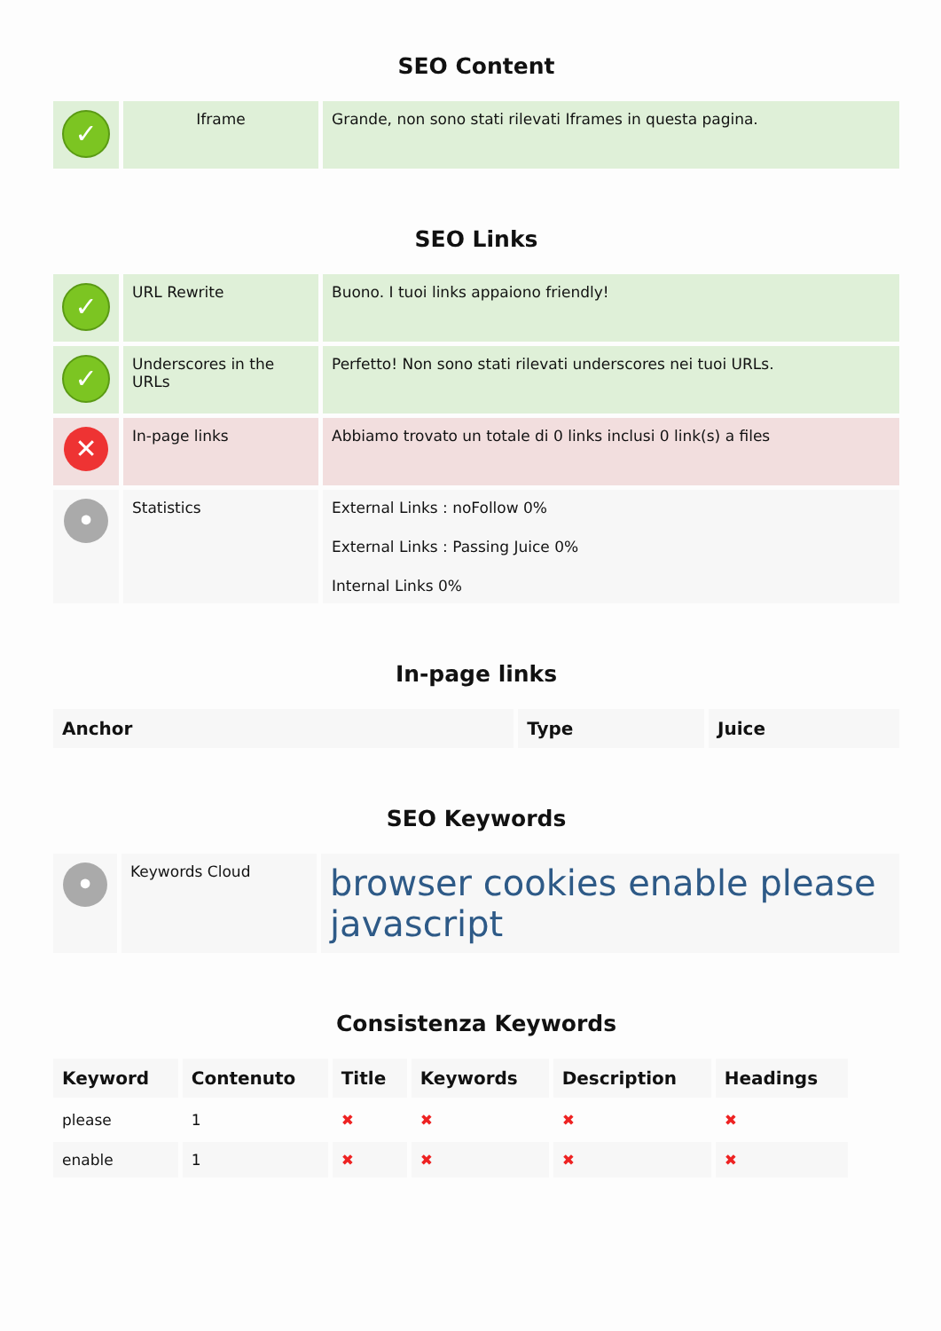SEO Content
| ✓ | Iframe | Grande, non sono stati rilevati Iframes in questa pagina. |
SEO Links
| ✓ | URL Rewrite | Buono. I tuoi links appaiono friendly! |
| ✓ | Underscores in the URLs | Perfetto! Non sono stati rilevati underscores nei tuoi URLs. |
| ✕ | In-page links | Abbiamo trovato un totale di 0 links inclusi 0 link(s) a files |
| • | Statistics | External Links : noFollow 0% External Links : Passing Juice 0% Internal Links 0% |
In-page links
| Anchor | Type | Juice |
| --- | --- | --- |
SEO Keywords
| • | Keywords Cloud | browser cookies enable please javascript |
Consistenza Keywords
| Keyword | Contenuto | Title | Keywords | Description | Headings |
| --- | --- | --- | --- | --- | --- |
| please | 1 | ✖ | ✖ | ✖ | ✖ |
| enable | 1 | ✖ | ✖ | ✖ | ✖ |